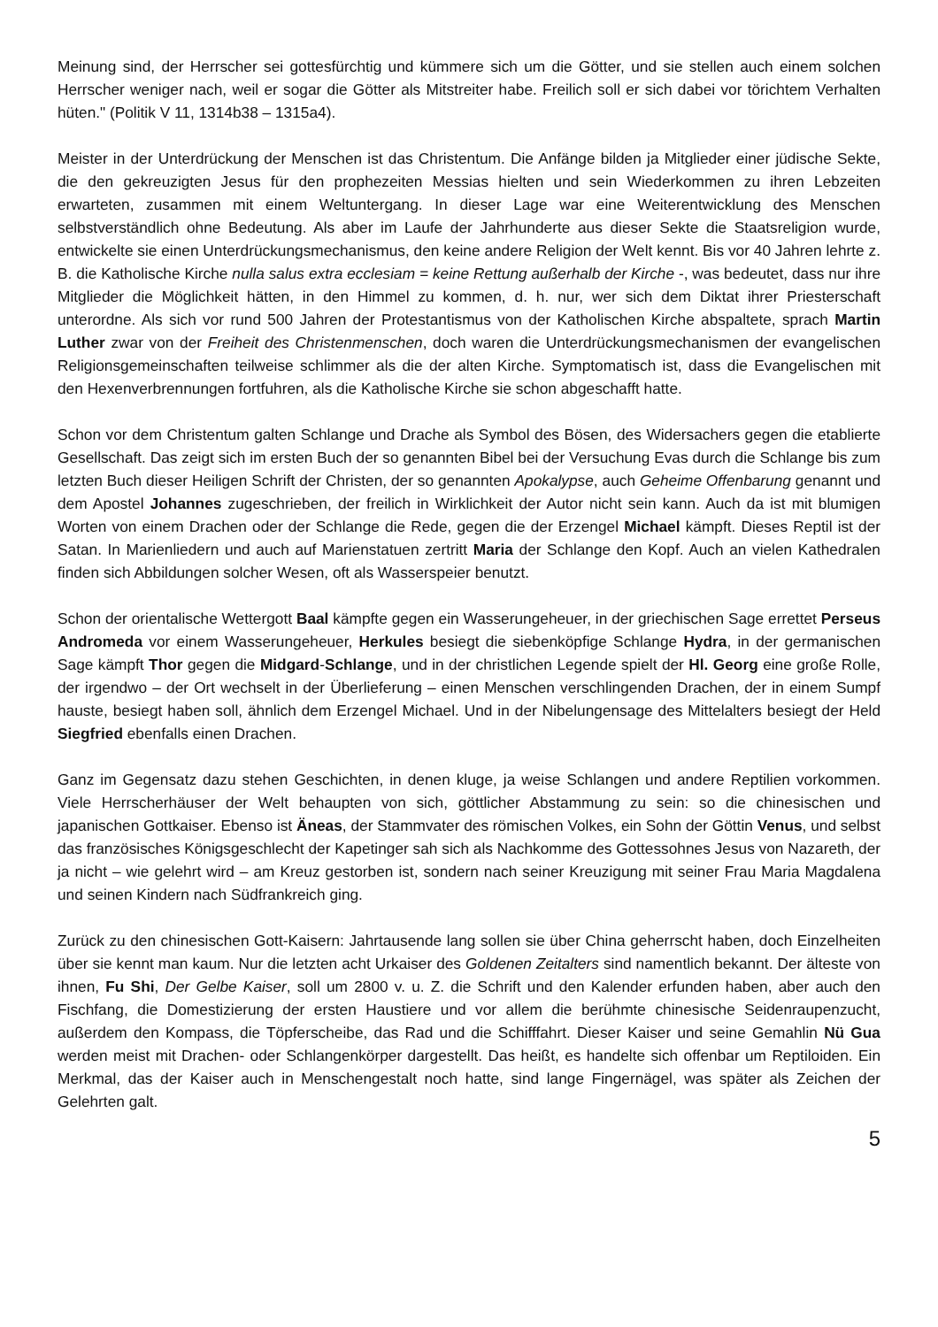Meinung sind, der Herrscher sei gottesfürchtig und kümmere sich um die Götter, und sie stellen auch einem solchen Herrscher weniger nach, weil er sogar die Götter als Mitstreiter habe. Freilich soll er sich dabei vor törichtem Verhalten hüten." (Politik V 11, 1314b38 – 1315a4).
Meister in der Unterdrückung der Menschen ist das Christentum. Die Anfänge bilden ja Mitglieder einer jüdische Sekte, die den gekreuzigten Jesus für den prophezeiten Messias hielten und sein Wiederkommen zu ihren Lebzeiten erwarteten, zusammen mit einem Weltuntergang. In dieser Lage war eine Weiterentwicklung des Menschen selbstverständlich ohne Bedeutung. Als aber im Laufe der Jahrhunderte aus dieser Sekte die Staatsreligion wurde, entwickelte sie einen Unterdrückungsmechanismus, den keine andere Religion der Welt kennt. Bis vor 40 Jahren lehrte z. B. die Katholische Kirche nulla salus extra ecclesiam = keine Rettung außerhalb der Kirche -, was bedeutet, dass nur ihre Mitglieder die Möglichkeit hätten, in den Himmel zu kommen, d. h. nur, wer sich dem Diktat ihrer Priesterschaft unterordne. Als sich vor rund 500 Jahren der Protestantismus von der Katholischen Kirche abspaltete, sprach Martin Luther zwar von der Freiheit des Christenmenschen, doch waren die Unterdrückungsmechanismen der evangelischen Religionsgemeinschaften teilweise schlimmer als die der alten Kirche. Symptomatisch ist, dass die Evangelischen mit den Hexenverbrennungen fortfuhren, als die Katholische Kirche sie schon abgeschafft hatte.
Schon vor dem Christentum galten Schlange und Drache als Symbol des Bösen, des Widersachers gegen die etablierte Gesellschaft. Das zeigt sich im ersten Buch der so genannten Bibel bei der Versuchung Evas durch die Schlange bis zum letzten Buch dieser Heiligen Schrift der Christen, der so genannten Apokalypse, auch Geheime Offenbarung genannt und dem Apostel Johannes zugeschrieben, der freilich in Wirklichkeit der Autor nicht sein kann. Auch da ist mit blumigen Worten von einem Drachen oder der Schlange die Rede, gegen die der Erzengel Michael kämpft. Dieses Reptil ist der Satan. In Marienliedern und auch auf Marienstatuen zertritt Maria der Schlange den Kopf. Auch an vielen Kathedralen finden sich Abbildungen solcher Wesen, oft als Wasserspeier benutzt.
Schon der orientalische Wettergott Baal kämpfte gegen ein Wasserungeheuer, in der griechischen Sage errettet Perseus Andromeda vor einem Wasserungeheuer, Herkules besiegt die siebenköpfige Schlange Hydra, in der germanischen Sage kämpft Thor gegen die Midgard-Schlange, und in der christlichen Legende spielt der Hl. Georg eine große Rolle, der irgendwo – der Ort wechselt in der Überlieferung – einen Menschen verschlingenden Drachen, der in einem Sumpf hauste, besiegt haben soll, ähnlich dem Erzengel Michael. Und in der Nibelungensage des Mittelalters besiegt der Held Siegfried ebenfalls einen Drachen.
Ganz im Gegensatz dazu stehen Geschichten, in denen kluge, ja weise Schlangen und andere Reptilien vorkommen. Viele Herrscherhäuser der Welt behaupten von sich, göttlicher Abstammung zu sein: so die chinesischen und japanischen Gottkaiser. Ebenso ist Äneas, der Stammvater des römischen Volkes, ein Sohn der Göttin Venus, und selbst das französisches Königsgeschlecht der Kapetinger sah sich als Nachkomme des Gottessohnes Jesus von Nazareth, der ja nicht – wie gelehrt wird – am Kreuz gestorben ist, sondern nach seiner Kreuzigung mit seiner Frau Maria Magdalena und seinen Kindern nach Südfrankreich ging.
Zurück zu den chinesischen Gott-Kaisern: Jahrtausende lang sollen sie über China geherrscht haben, doch Einzelheiten über sie kennt man kaum. Nur die letzten acht Urkaiser des Goldenen Zeitalters sind namentlich bekannt. Der älteste von ihnen, Fu Shi, Der Gelbe Kaiser, soll um 2800 v. u. Z. die Schrift und den Kalender erfunden haben, aber auch den Fischfang, die Domestizierung der ersten Haustiere und vor allem die berühmte chinesische Seidenraupenzucht, außerdem den Kompass, die Töpferscheibe, das Rad und die Schifffahrt. Dieser Kaiser und seine Gemahlin Nü Gua werden meist mit Drachen- oder Schlangenkörper dargestellt. Das heißt, es handelte sich offenbar um Reptiloiden. Ein Merkmal, das der Kaiser auch in Menschengestalt noch hatte, sind lange Fingernägel, was später als Zeichen der Gelehrten galt.
5